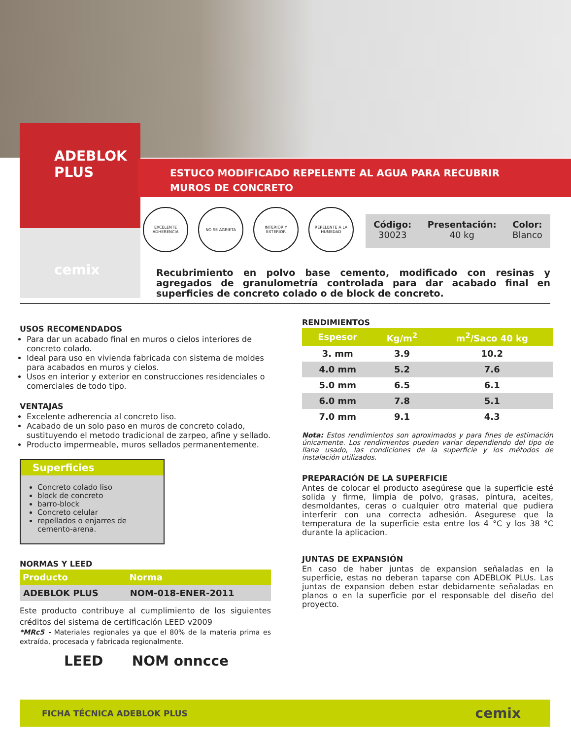ADEBLOK
PLUS
cemix
ESTUCO MODIFICADO REPELENTE AL AGUA PARA RECUBRIR
MUROS DE CONCRETO
EXCELENTE ADHERENCIA
NO SE AGRIETA INTERIOR Y EXTERIOR
REPELENTE A LA HUMEDAD
Código:
30023
Presentación:
40 kg
Color:
Blanco
Recubrimiento en polvo base cemento, modificado con resinas y agregados de granulometría controlada para dar acabado final en superficies de concreto colado o de block de concreto.
USOS RECOMENDADOS
Para dar un acabado final en muros o cielos interiores de concreto colado.
Ideal para uso en vivienda fabricada con sistema de moldes para acabados en muros y cielos.
Usos en interior y exterior en construcciones residenciales o comerciales de todo tipo.
VENTAJAS
Excelente adherencia al concreto liso.
Acabado de un solo paso en muros de concreto colado, sustituyendo el metodo tradicional de zarpeo, afine y sellado.
Producto impermeable, muros sellados permanentemente.
Superficies
Concreto colado liso
block de concreto
barro-block
Concreto celular
repellados o enjarres de cemento-arena.
NORMAS Y LEED
| Producto | Norma |
| --- | --- |
| ADEBLOK PLUS | NOM-018-ENER-2011 |
Este producto contribuye al cumplimiento de los siguientes créditos del sistema de certificación LEED v2009
*MRc5 - Materiales regionales ya que el 80% de la materia prima es extraída, procesada y fabricada regionalmente.
LEED NOM onncce
RENDIMIENTOS
| Espesor | Kg/m<sup>2</sup> | m<sup>2</sup>/Saco 40 kg |
| --- | --- | --- |
| 3. mm | 3.9 | 10.2 |
| 4.0 mm | 5.2 | 7.6 |
| 5.0 mm | 6.5 | 6.1 |
| 6.0 mm | 7.8 | 5.1 |
| 7.0 mm | 9.1 | 4.3 |
Nota: Estos rendimientos son aproximados y para fines de estimación únicamente. Los rendimientos pueden variar dependiendo del tipo de llana usado, las condiciones de la superficie y los métodos de instalación utilizados.
PREPARACIÓN DE LA SUPERFICIE
Antes de colocar el producto asegúrese que la superficie esté solida y firme, limpia de polvo, grasas, pintura, aceites, desmoldantes, ceras o cualquier otro material que pudiera interferir con una correcta adhesión. Asegurese que la temperatura de la superficie esta entre los 4 °C y los 38 °C durante la aplicacion.
JUNTAS DE EXPANSIÓN
En caso de haber juntas de expansion señaladas en la superficie, estas no deberan taparse con ADEBLOK PLUs. Las juntas de expansion deben estar debidamente señaladas en planos o en la superficie por el responsable del diseño del proyecto.
FICHA TÉCNICA ADEBLOK PLUS cemix